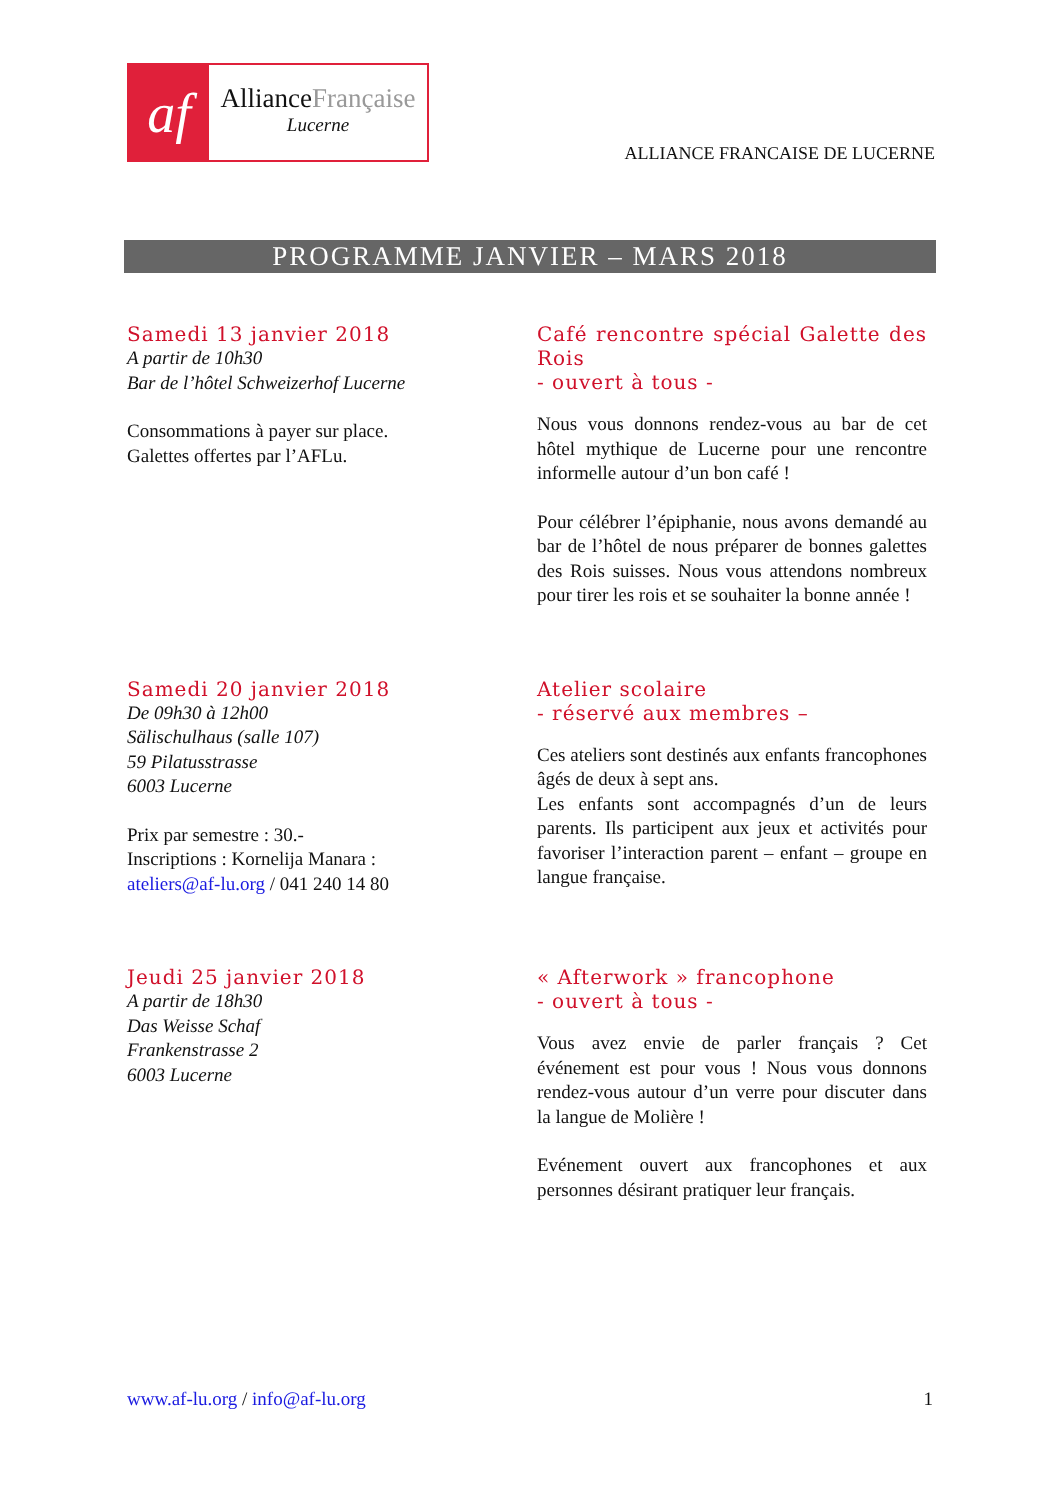af
AllianceFrançaise
Lucerne
ALLIANCE FRANCAISE DE LUCERNE
PROGRAMME JANVIER – MARS 2018
Samedi 13 janvier 2018
A partir de 10h30
Bar de l’hôtel Schweizerhof Lucerne
Consommations à payer sur place.
Galettes offertes par l’AFLu.
Café rencontre spécial Galette des Rois
- ouvert à tous -
Nous vous donnons rendez-vous au bar de cet hôtel mythique de Lucerne pour une rencontre informelle autour d’un bon café !
Pour célébrer l’épiphanie, nous avons demandé au bar de l’hôtel de nous préparer de bonnes galettes des Rois suisses. Nous vous attendons nombreux pour tirer les rois et se souhaiter la bonne année !
Samedi 20 janvier 2018
De 09h30 à 12h00
Sälischulhaus (salle 107)
59 Pilatusstrasse
6003 Lucerne
Prix par semestre : 30.-
Inscriptions : Kornelija Manara :
ateliers@af-lu.org / 041 240 14 80
Atelier scolaire
- réservé aux membres –
Ces ateliers sont destinés aux enfants francophones âgés de deux à sept ans.
Les enfants sont accompagnés d’un de leurs parents. Ils participent aux jeux et activités pour favoriser l’interaction parent – enfant – groupe en langue française.
Jeudi 25 janvier 2018
A partir de 18h30
Das Weisse Schaf
Frankenstrasse 2
6003 Lucerne
« Afterwork » francophone
- ouvert à tous -
Vous avez envie de parler français ? Cet événement est pour vous ! Nous vous donnons rendez-vous autour d’un verre pour discuter dans la langue de Molière !
Evénement ouvert aux francophones et aux personnes désirant pratiquer leur français.
www.af-lu.org / info@af-lu.org 1